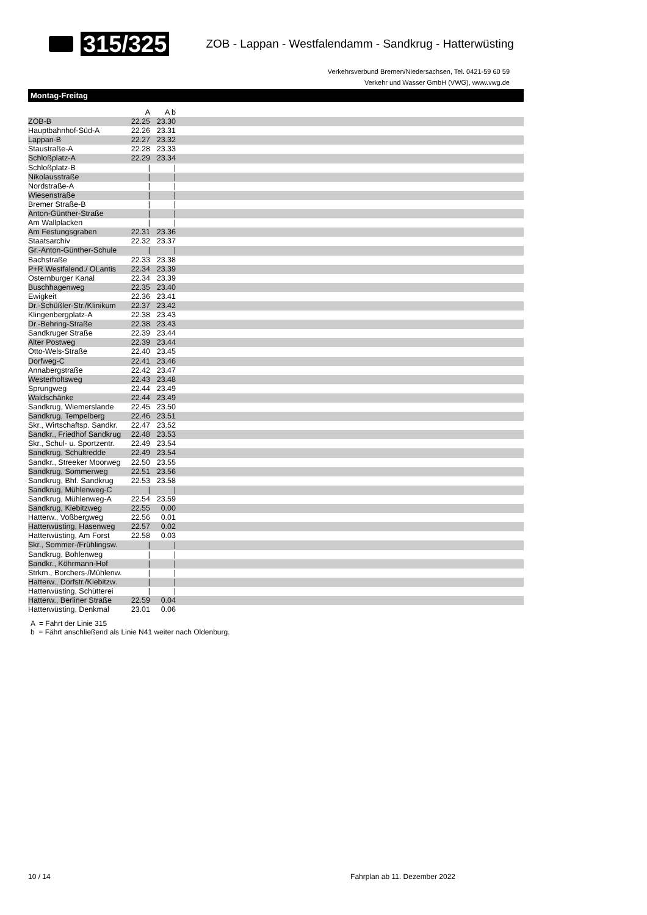315/325 ZOB - Lappan - Westfalendamm - Sandkrug - Hatterwüsting
Verkehrsverbund Bremen/Niedersachsen, Tel. 0421-59 60 59
Verkehr und Wasser GmbH (VWG), www.vwg.de
Montag-Freitag
| | A | A b | |
| --- | --- | --- | --- |
| ZOB-B | 22.25 | 23.30 | |
| Hauptbahnhof-Süd-A | 22.26 | 23.31 | |
| Lappan-B | 22.27 | 23.32 | |
| Staustraße-A | 22.28 | 23.33 | |
| Schloßplatz-A | 22.29 | 23.34 | |
| Schloßplatz-B | / | / | |
| Nikolausstraße | / | / | |
| Nordstraße-A | / | / | |
| Wiesenstraße | / | / | |
| Bremer Straße-B | / | / | |
| Anton-Günther-Straße | / | / | |
| Am Wallplacken | / | / | |
| Am Festungsgraben | 22.31 | 23.36 | |
| Staatsarchiv | 22.32 | 23.37 | |
| Gr.-Anton-Günther-Schule | / | / | |
| Bachstraße | 22.33 | 23.38 | |
| P+R Westfalend./ OLantis | 22.34 | 23.39 | |
| Osternburger Kanal | 22.34 | 23.39 | |
| Buschhagenweg | 22.35 | 23.40 | |
| Ewigkeit | 22.36 | 23.41 | |
| Dr.-Schüßler-Str./Klinikum | 22.37 | 23.42 | |
| Klingenbergplatz-A | 22.38 | 23.43 | |
| Dr.-Behring-Straße | 22.38 | 23.43 | |
| Sandkruger Straße | 22.39 | 23.44 | |
| Alter Postweg | 22.39 | 23.44 | |
| Otto-Wels-Straße | 22.40 | 23.45 | |
| Dorfweg-C | 22.41 | 23.46 | |
| Annabergstraße | 22.42 | 23.47 | |
| Westerholtsweg | 22.43 | 23.48 | |
| Sprungweg | 22.44 | 23.49 | |
| Waldschänke | 22.44 | 23.49 | |
| Sandkrug, Wiemerslande | 22.45 | 23.50 | |
| Sandkrug, Tempelberg | 22.46 | 23.51 | |
| Skr., Wirtschaftsp. Sandkr. | 22.47 | 23.52 | |
| Sandkr., Friedhof Sandkrug | 22.48 | 23.53 | |
| Skr., Schul- u. Sportzentr. | 22.49 | 23.54 | |
| Sandkrug, Schultredde | 22.49 | 23.54 | |
| Sandkr., Streeker Moorweg | 22.50 | 23.55 | |
| Sandkrug, Sommerweg | 22.51 | 23.56 | |
| Sandkrug, Bhf. Sandkrug | 22.53 | 23.58 | |
| Sandkrug, Mühlenweg-C | / | / | |
| Sandkrug, Mühlenweg-A | 22.54 | 23.59 | |
| Sandkrug, Kiebitzweg | 22.55 | 0.00 | |
| Hatterw., Voßbergweg | 22.56 | 0.01 | |
| Hatterwüsting, Hasenweg | 22.57 | 0.02 | |
| Hatterwüsting, Am Forst | 22.58 | 0.03 | |
| Skr., Sommer-/Frühlingsw. | / | / | |
| Sandkrug, Bohlenweg | / | / | |
| Sandkr., Köhrmann-Hof | / | / | |
| Strkm., Borchers-/Mühlenw. | / | / | |
| Hatterw., Dorfstr./Kiebitzw. | / | / | |
| Hatterwüsting, Schütterei | / | / | |
| Hatterw., Berliner Straße | 22.59 | 0.04 | |
| Hatterwüsting, Denkmal | 23.01 | 0.06 | |
A = Fahrt der Linie 315
b = Fährt anschließend als Linie N41 weiter nach Oldenburg.
10 / 14 Fahrplan ab 11. Dezember 2022